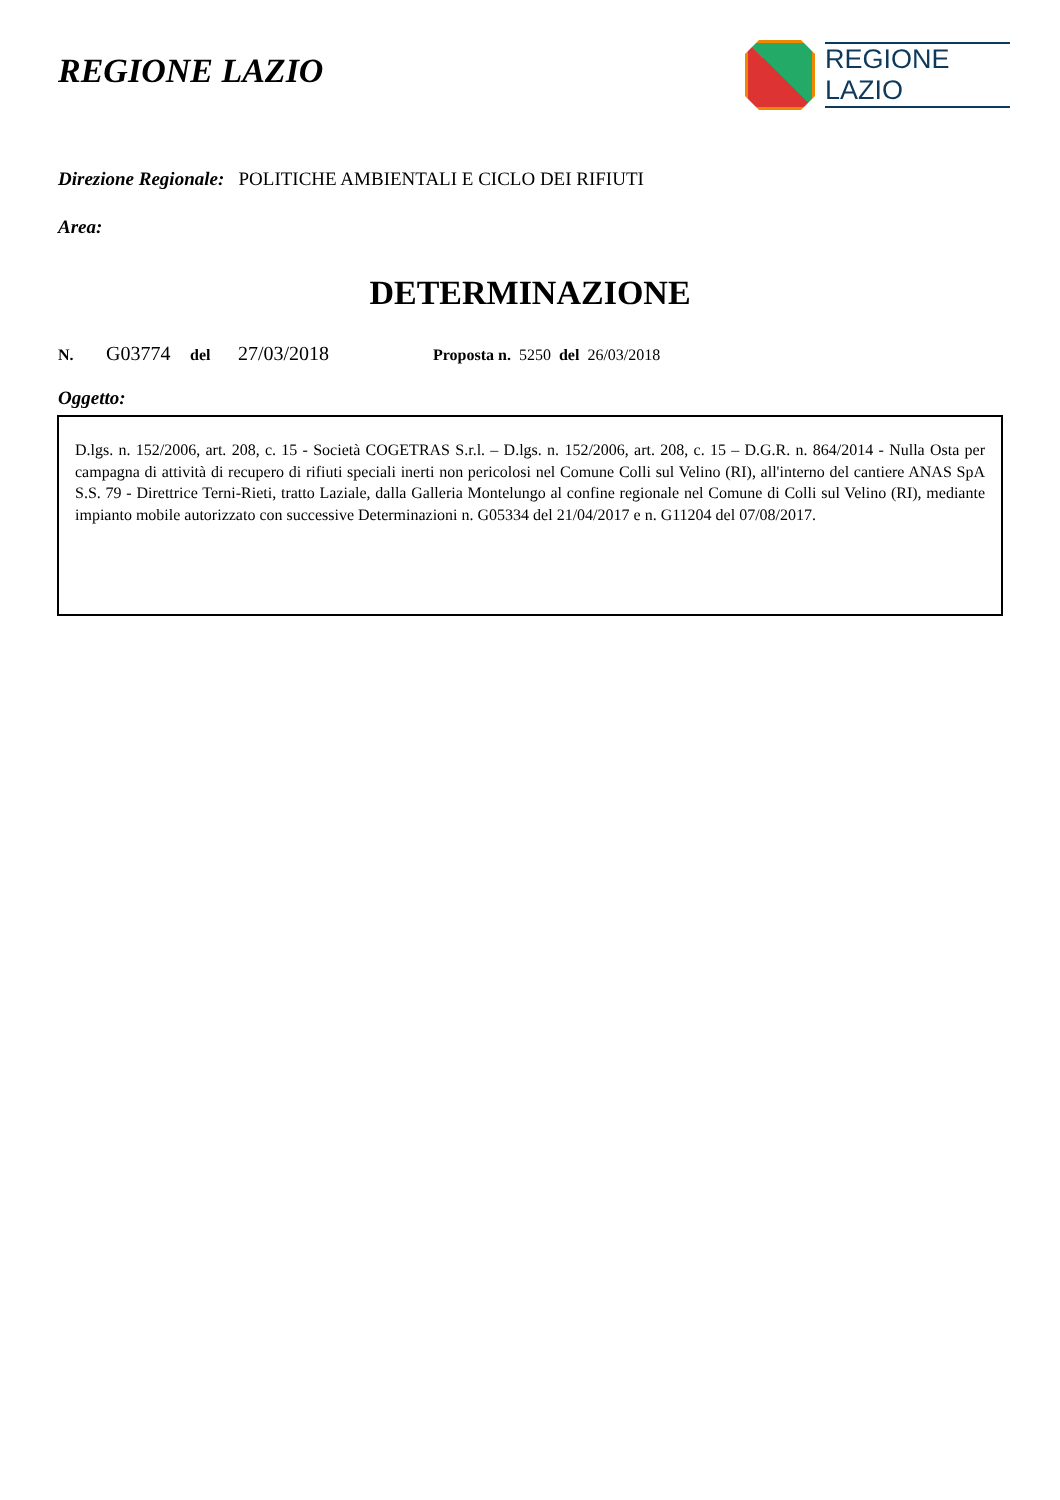REGIONE LAZIO
REGIONE
LAZIO
Direzione Regionale: POLITICHE AMBIENTALI E CICLO DEI RIFIUTI
Area:
DETERMINAZIONE
N. G03774 del 27/03/2018 Proposta n. 5250 del 26/03/2018
Oggetto:
D.lgs. n. 152/2006, art. 208, c. 15 - Società COGETRAS S.r.l. – D.lgs. n. 152/2006, art. 208, c. 15 – D.G.R. n. 864/2014 - Nulla Osta per campagna di attività di recupero di rifiuti speciali inerti non pericolosi nel Comune Colli sul Velino (RI), all'interno del cantiere ANAS SpA S.S. 79 - Direttrice Terni-Rieti, tratto Laziale, dalla Galleria Montelungo al confine regionale nel Comune di Colli sul Velino (RI), mediante impianto mobile autorizzato con successive Determinazioni n. G05334 del 21/04/2017 e n. G11204 del 07/08/2017.